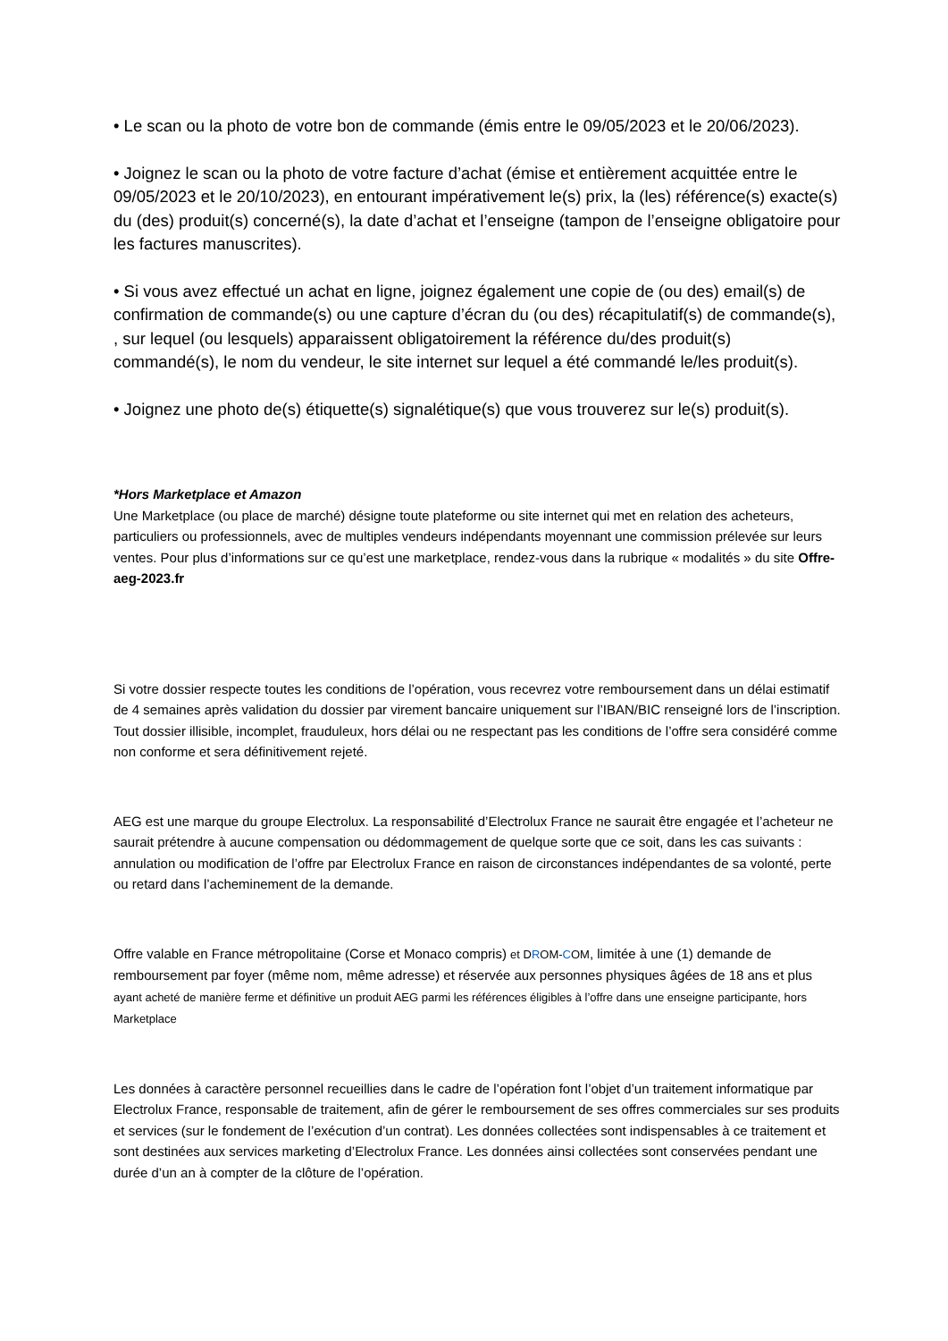• Le scan ou la photo de votre bon de commande (émis entre le 09/05/2023 et le 20/06/2023).
• Joignez le scan ou la photo de votre facture d’achat (émise et entièrement acquittée entre le 09/05/2023 et le 20/10/2023), en entourant impérativement le(s) prix, la (les) référence(s) exacte(s) du (des) produit(s) concerné(s), la date d’achat et l’enseigne (tampon de l’enseigne obligatoire pour les factures manuscrites).
• Si vous avez effectué un achat en ligne, joignez également une copie de (ou des) email(s) de confirmation de commande(s) ou une capture d’écran du (ou des) récapitulatif(s) de commande(s), , sur lequel (ou lesquels) apparaissent obligatoirement la référence du/des produit(s) commandé(s), le nom du vendeur, le site internet sur lequel a été commandé le/les produit(s).
• Joignez une photo de(s) étiquette(s) signalétique(s) que vous trouverez sur le(s) produit(s).
*Hors Marketplace et Amazon
Une Marketplace (ou place de marché) désigne toute plateforme ou site internet qui met en relation des acheteurs, particuliers ou professionnels, avec de multiples vendeurs indépendants moyennant une commission prélevée sur leurs ventes. Pour plus d’informations sur ce qu’est une marketplace, rendez-vous dans la rubrique « modalités » du site Offre-aeg-2023.fr
Si votre dossier respecte toutes les conditions de l’opération, vous recevrez votre remboursement dans un délai estimatif de 4 semaines après validation du dossier par virement bancaire uniquement sur l’IBAN/BIC renseigné lors de l’inscription. Tout dossier illisible, incomplet, frauduleux, hors délai ou ne respectant pas les conditions de l’offre sera considéré comme non conforme et sera définitivement rejeté.
AEG est une marque du groupe Electrolux. La responsabilité d’Electrolux France ne saurait être engagée et l’acheteur ne saurait prétendre à aucune compensation ou dédommagement de quelque sorte que ce soit, dans les cas suivants : annulation ou modification de l’offre par Electrolux France en raison de circonstances indépendantes de sa volonté, perte ou retard dans l’acheminement de la demande.
Offre valable en France métropolitaine (Corse et Monaco compris) et DROM-COM, limitée à une (1) demande de remboursement par foyer (même nom, même adresse) et réservée aux personnes physiques âgées de 18 ans et plus ayant acheté de manière ferme et définitive un produit AEG parmi les références éligibles à l’offre dans une enseigne participante, hors Marketplace
Les données à caractère personnel recueillies dans le cadre de l’opération font l’objet d’un traitement informatique par Electrolux France, responsable de traitement, afin de gérer le remboursement de ses offres commerciales sur ses produits et services (sur le fondement de l’exécution d’un contrat). Les données collectées sont indispensables à ce traitement et sont destinées aux services marketing d’Electrolux France. Les données ainsi collectées sont conservées pendant une durée d’un an à compter de la clôture de l’opération.